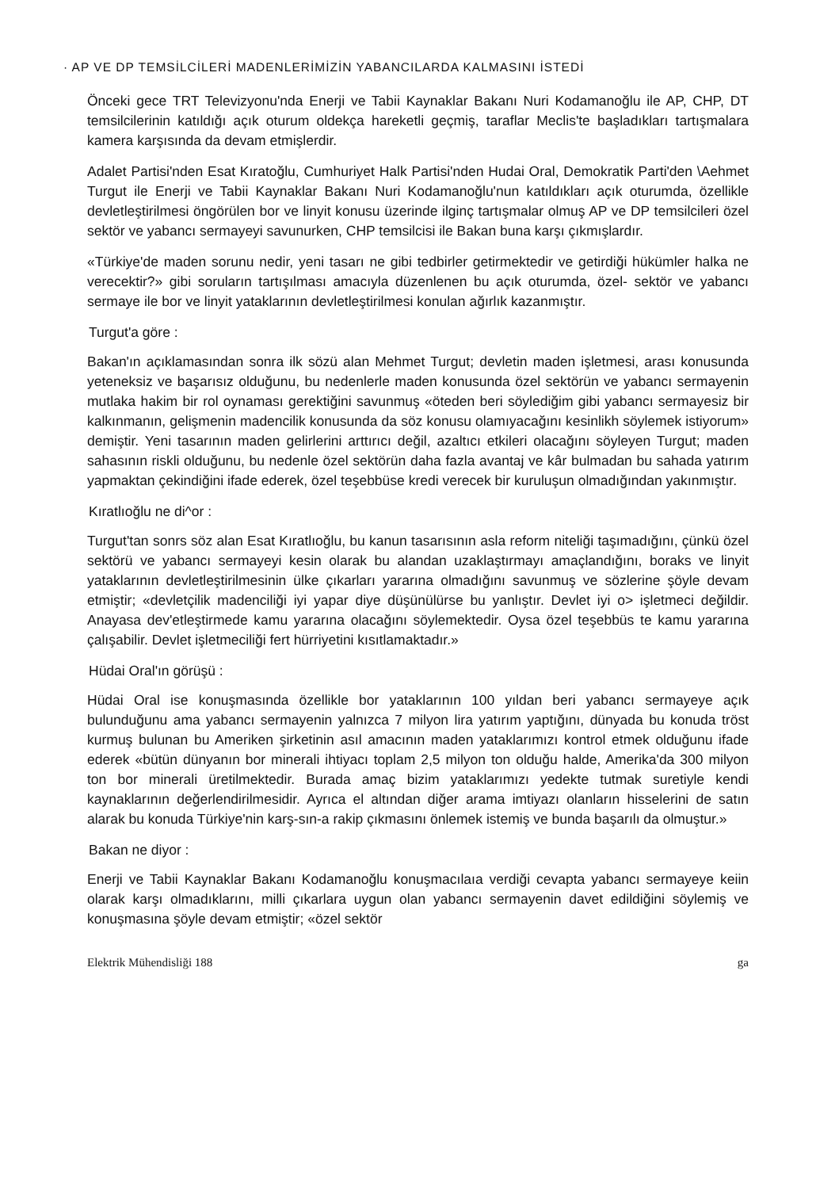· AP VE DP TEMSİLCİLERİ MADENLERİMİZİN YABANCILARDA KALMASINI İSTEDİ
Önceki gece TRT Televizyonu'nda Enerji ve Tabii Kaynaklar Bakanı Nuri Kodamanoğlu ile AP, CHP, DT temsilcilerinin katıldığı açık oturum oldekça hareketli geçmiş, taraflar Meclis'te başladıkları tartışmalara kamera karşısında da devam etmişlerdir.
Adalet Partisi'nden Esat Kıratoğlu, Cumhuriyet Halk Partisi'nden Hudai Oral, Demokratik Parti'den \Aehmet Turgut ile Enerji ve Tabii Kaynaklar Bakanı Nuri Kodamanoğlu'nun katıldıkları açık oturumda, özellikle devletleştirilmesi öngörülen bor ve linyit konusu üzerinde ilginç tartışmalar olmuş AP ve DP temsilcileri özel sektör ve yabancı sermayeyi savunurken, CHP temsilcisi ile Bakan buna karşı çıkmışlardır.
«Türkiye'de maden sorunu nedir, yeni tasarı ne gibi tedbirler getirmektedir ve getirdiği hükümler halka ne verecektir?» gibi soruların tartışılması amacıyla düzenlenen bu açık oturumda, özel- sektör ve yabancı sermaye ile bor ve linyit yataklarının devletleştirilmesi konulan ağırlık kazanmıştır.
Turgut'a göre :
Bakan'ın açıklamasından sonra ilk sözü alan Mehmet Turgut; devletin maden işletmesi, arası konusunda yeteneksiz ve başarısız olduğunu, bu nedenlerle maden konusunda özel sektörün ve yabancı sermayenin mutlaka hakim bir rol oynaması gerektiğini savunmuş «öteden beri söylediğim gibi yabancı sermayesiz bir kalkınmanın, gelişmenin madencilik konusunda da söz konusu olamıyacağını kesinlikh söylemek istiyorum» demiştir. Yeni tasarının maden gelirlerini arttırıcı değil, azaltıcı etkileri olacağını söyleyen Turgut; maden sahasının riskli olduğunu, bu nedenle özel sektörün daha fazla avantaj ve kâr bulmadan bu sahada yatırım yapmaktan çekindiğini ifade ederek, özel teşebbüse kredi verecek bir kuruluşun olmadığından yakınmıştır.
Kıratlıoğlu ne di^or :
Turgut'tan sonrs söz alan Esat Kıratlıoğlu, bu kanun tasarısının asla reform niteliği taşımadığını, çünkü özel sektörü ve yabancı sermayeyi kesin olarak bu alandan uzaklaştırmayı amaçlandığını, boraks ve linyit yataklarının devletleştirilmesinin ülke çıkarları yararına olmadığını savunmuş ve sözlerine şöyle devam etmiştir; «devletçilik madenciliği iyi yapar diye düşünülürse bu yanlıştır. Devlet iyi o> işletmeci değildir. Anayasa dev'etleştirmede kamu yararına olacağını söylemektedir. Oysa özel teşebbüs te kamu yararına çalışabilir. Devlet işletmeciliği fert hürriyetini kısıtlamaktadır.»
Hüdai Oral'ın görüşü :
Hüdai Oral ise konuşmasında özellikle bor yataklarının 100 yıldan beri yabancı sermayeye açık bulunduğunu ama yabancı sermayenin yalnızca 7 milyon lira yatırım yaptığını, dünyada bu konuda tröst kurmuş bulunan bu Ameriken şirketinin asıl amacının maden yataklarımızı kontrol etmek olduğunu ifade ederek «bütün dünyanın bor minerali ihtiyacı toplam 2,5 milyon ton olduğu halde, Amerika'da 300 milyon ton bor minerali üretilmektedir. Burada amaç bizim yataklarımızı yedekte tutmak suretiyle kendi kaynaklarının değerlendirilmesidir. Ayrıca el altından diğer arama imtiyazı olanların hisselerini de satın alarak bu konuda Türkiye'nin karş-sın-a rakip çıkmasını önlemek istemiş ve bunda başarılı da olmuştur.»
Bakan ne diyor :
Enerji ve Tabii Kaynaklar Bakanı Kodamanoğlu konuşmacılaıa verdiği cevapta yabancı sermayeye keiin olarak karşı olmadıklarını, milli çıkarlara uygun olan yabancı sermayenin davet edildiğini söylemiş ve konuşmasına şöyle devam etmiştir; «özel sektör
Elektrik Mühendisliği 188 ga